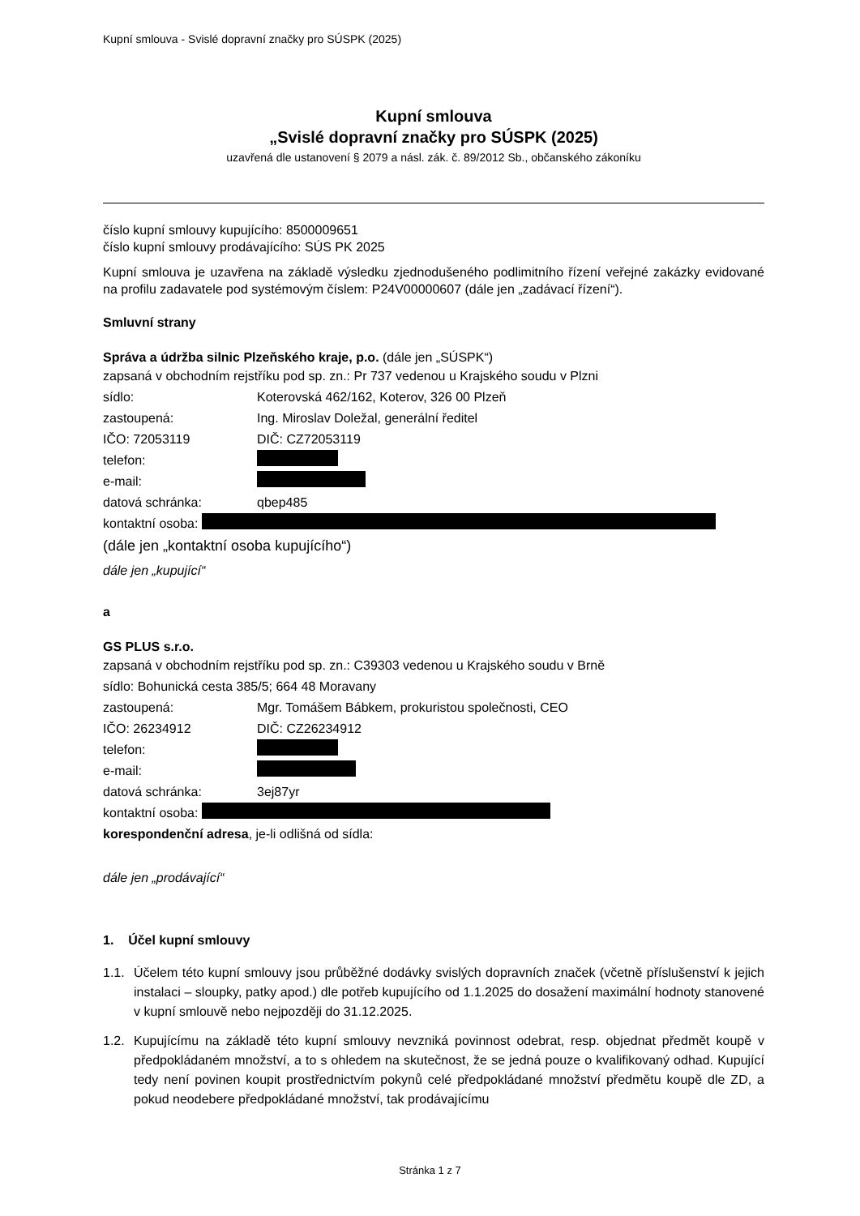Kupní smlouva - Svislé dopravní značky pro SÚSPK (2025)
Kupní smlouva
„Svislé dopravní značky pro SÚSPK (2025)
uzavřená dle ustanovení § 2079 a násl. zák. č. 89/2012 Sb., občanského zákoníku
číslo kupní smlouvy kupujícího: 8500009651
číslo kupní smlouvy prodávajícího: SÚS PK 2025
Kupní smlouva je uzavřena na základě výsledku zjednodušeného podlimitního řízení veřejné zakázky evidované na profilu zadavatele pod systémovým číslem: P24V00000607 (dále jen „zadávací řízení“).
Smluvní strany
Správa a údržba silnic Plzeňského kraje, p.o. (dále jen „SÚSPK“)
zapsaná v obchodním rejstříku pod sp. zn.: Pr 737 vedenou u Krajského soudu v Plzni
sídlo: Koterovská 462/162, Koterov, 326 00 Plzeň
zastoupená: Ing. Miroslav Doležal, generální ředitel
IČO: 72053119 DIČ: CZ72053119
telefon:
e-mail:
datová schránka: qbep485
kontaktní osoba:
(dále jen „kontaktní osoba kupujícího“)
dále jen „kupující“
a
GS PLUS s.r.o.
zapsaná v obchodním rejstříku pod sp. zn.: C39303 vedenou u Krajského soudu v Brně
sídlo: Bohunická cesta 385/5; 664 48 Moravany
zastoupená: Mgr. Tomášem Bábkem, prokuristou společnosti, CEO
IČO: 26234912 DIČ: CZ26234912
telefon:
e-mail:
datová schránka: 3ej87yr
kontaktní osoba:
korespondenční adresa, je-li odlišná od sídla:
dále jen „prodávající“
1. Účel kupní smlouvy
1.1. Účelem této kupní smlouvy jsou průběžné dodávky svislých dopravních značek (včetně příslušenství k jejich instalaci – sloupky, patky apod.) dle potřeb kupujícího od 1.1.2025 do dosažení maximální hodnoty stanovené v kupní smlouvě nebo nejpozději do 31.12.2025.
1.2. Kupujícímu na základě této kupní smlouvy nevzniká povinnost odebrat, resp. objednat předmět koupě v předpokládaném množství, a to s ohledem na skutečnost, že se jedná pouze o kvalifikovaný odhad. Kupující tedy není povinen koupit prostřednictvím pokynů celé předpokládané množství předmětu koupě dle ZD, a pokud neodebere předpokládané množství, tak prodávajícímu
Stránka 1 z 7